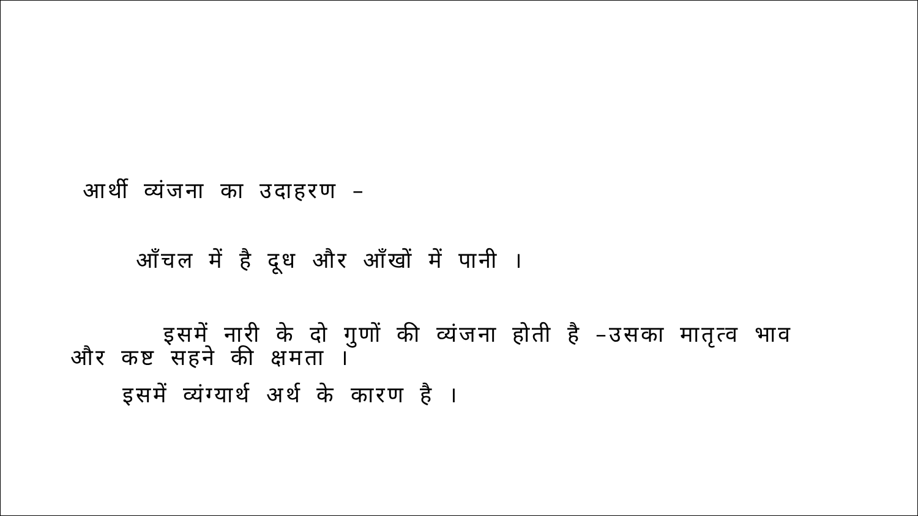आर्थी व्यंजना का उदाहरण –
आँचल में है दूध और आँखों में पानी ।
इसमें नारी के दो गुणों की व्यंजना होती है –उसका मातृत्व भाव और कष्ट सहने की क्षमता ।
इसमें व्यंग्यार्थ अर्थ के कारण है ।